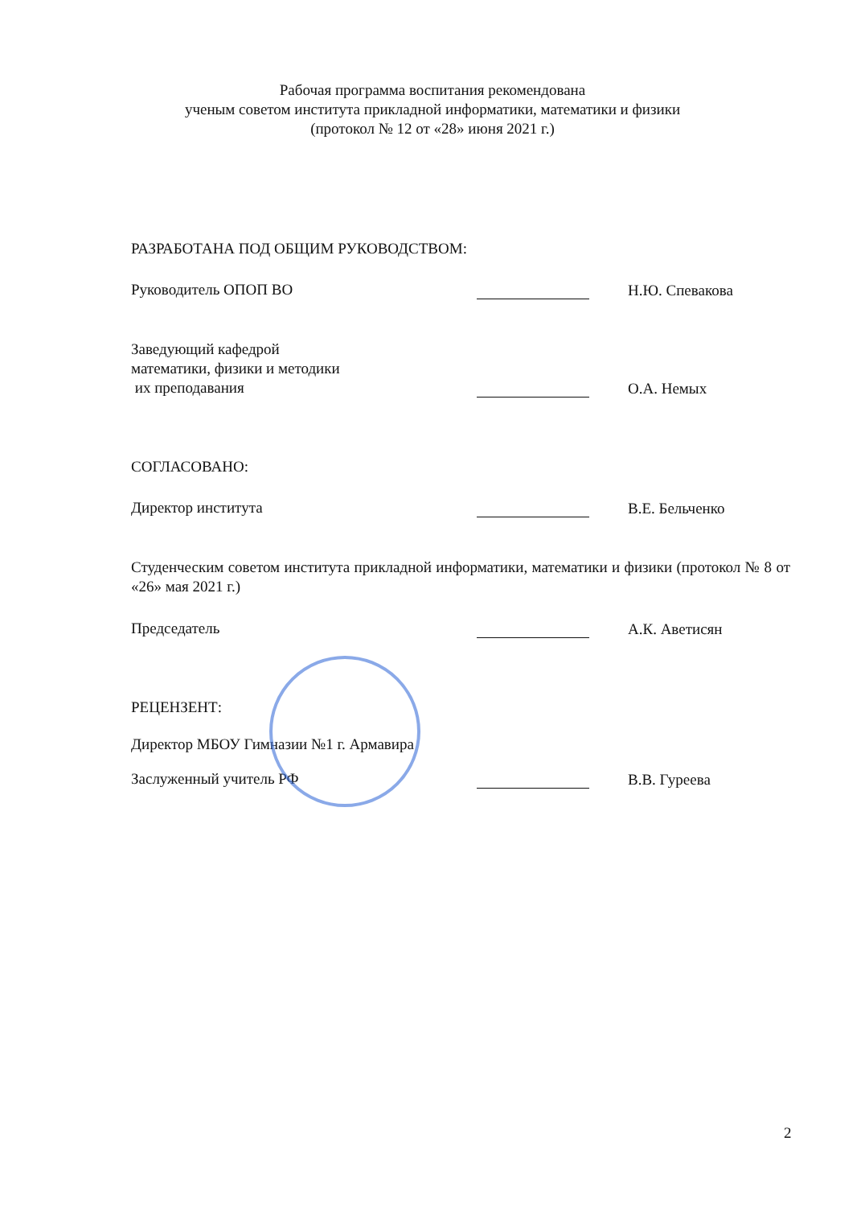Рабочая программа воспитания рекомендована
ученым советом института прикладной информатики, математики и физики
(протокол № 12 от «28» июня 2021 г.)
РАЗРАБОТАНА ПОД ОБЩИМ РУКОВОДСТВОМ:
Руководитель ОПОП ВО
Н.Ю. Спевакова
Заведующий кафедрой
математики, физики и методики
их преподавания
О.А. Немых
СОГЛАСОВАНО:
Директор института
В.Е. Бельченко
Студенческим советом института прикладной информатики, математики и физики (протокол № 8 от «26» мая 2021 г.)
Председатель
А.К. Аветисян
РЕЦЕНЗЕНТ:
Директор МБОУ Гимназии №1 г. Армавира
Заслуженный учитель РФ
В.В. Гуреева
2